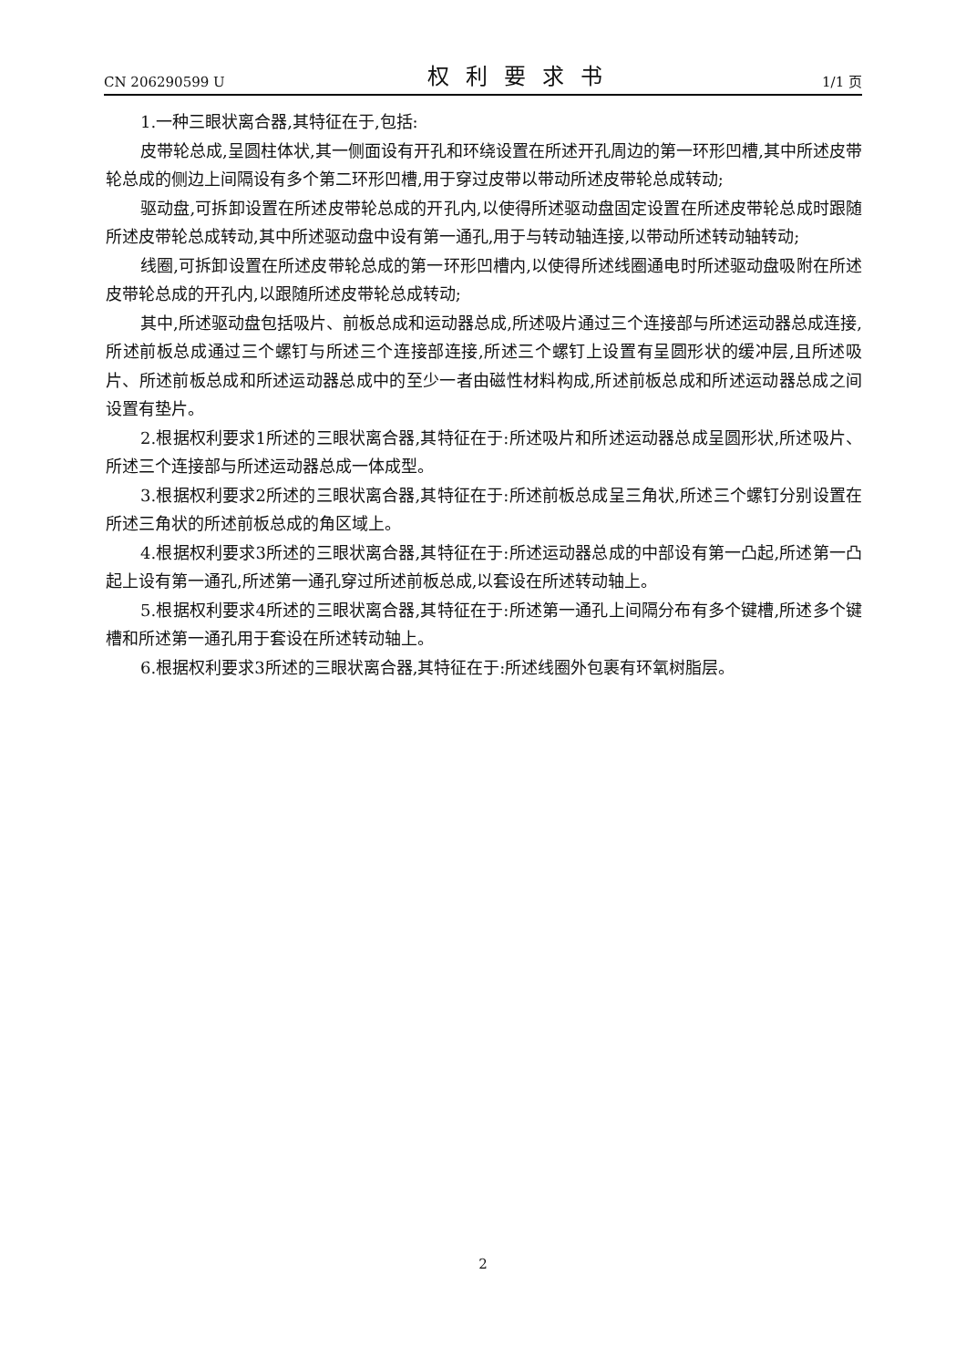CN 206290599 U 权利要求书 1/1 页
1.一种三眼状离合器,其特征在于,包括:
皮带轮总成,呈圆柱体状,其一侧面设有开孔和环绕设置在所述开孔周边的第一环形凹槽,其中所述皮带轮总成的侧边上间隔设有多个第二环形凹槽,用于穿过皮带以带动所述皮带轮总成转动;
驱动盘,可拆卸设置在所述皮带轮总成的开孔内,以使得所述驱动盘固定设置在所述皮带轮总成时跟随所述皮带轮总成转动,其中所述驱动盘中设有第一通孔,用于与转动轴连接,以带动所述转动轴转动;
线圈,可拆卸设置在所述皮带轮总成的第一环形凹槽内,以使得所述线圈通电时所述驱动盘吸附在所述皮带轮总成的开孔内,以跟随所述皮带轮总成转动;
其中,所述驱动盘包括吸片、前板总成和运动器总成,所述吸片通过三个连接部与所述运动器总成连接,所述前板总成通过三个螺钉与所述三个连接部连接,所述三个螺钉上设置有呈圆形状的缓冲层,且所述吸片、所述前板总成和所述运动器总成中的至少一者由磁性材料构成,所述前板总成和所述运动器总成之间设置有垫片。
2.根据权利要求1所述的三眼状离合器,其特征在于:所述吸片和所述运动器总成呈圆形状,所述吸片、所述三个连接部与所述运动器总成一体成型。
3.根据权利要求2所述的三眼状离合器,其特征在于:所述前板总成呈三角状,所述三个螺钉分别设置在所述三角状的所述前板总成的角区域上。
4.根据权利要求3所述的三眼状离合器,其特征在于:所述运动器总成的中部设有第一凸起,所述第一凸起上设有第一通孔,所述第一通孔穿过所述前板总成,以套设在所述转动轴上。
5.根据权利要求4所述的三眼状离合器,其特征在于:所述第一通孔上间隔分布有多个键槽,所述多个键槽和所述第一通孔用于套设在所述转动轴上。
6.根据权利要求3所述的三眼状离合器,其特征在于:所述线圈外包裹有环氧树脂层。
2